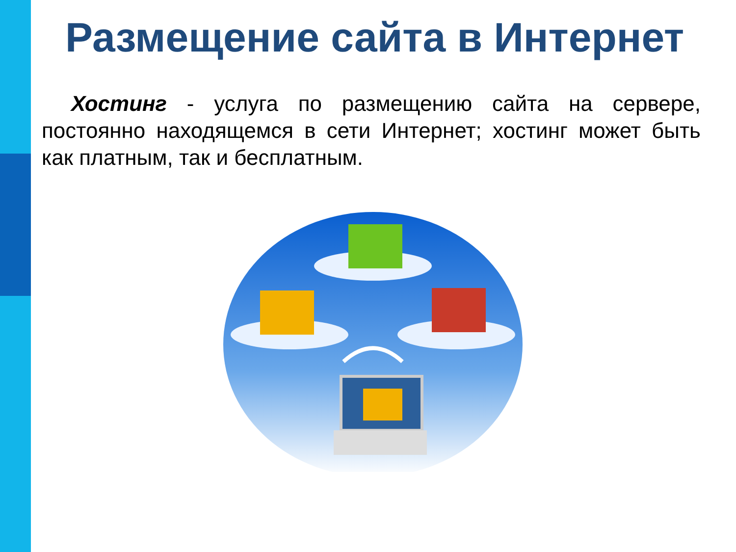Размещение сайта в Интернет
Хостинг - услуга по размещению сайта на сервере, постоянно находящемся в сети Интернет; хостинг может быть как платным, так и бесплатным.